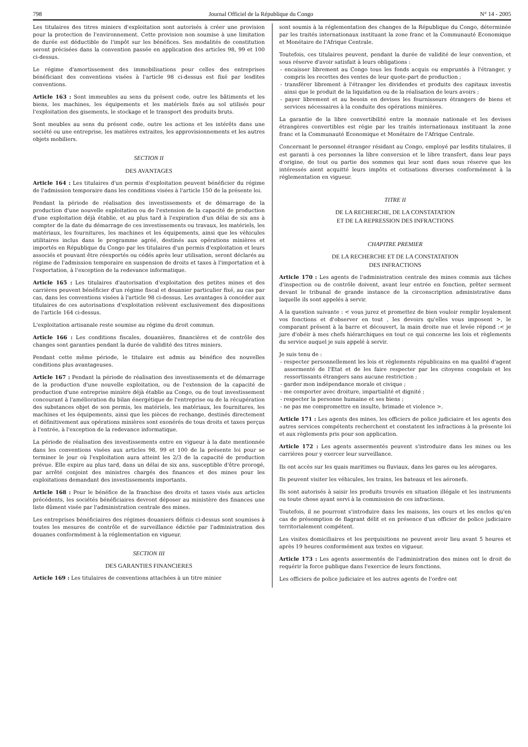798 Journal Officiel de la République du Congo N° 14 - 2005
Les titulaires des titres miniers d'exploitation sont autorisés à créer une provision pour la protection de l'environnement. Cette provision non soumise à une limitation de durée est déductible de l'impôt sur les bénéfices. Ses modalités de constitution seront précisées dans la convention passée en application des articles 98, 99 et 100 ci-dessus.
Le régime d'amortissement des immobilisations pour celles des entreprises bénéficiant des conventions visées à l'article 98 ci-dessus est fixé par lesdites conventions.
Article 163 : Sont immeubles au sens du présent code, outre les bâtiments et les biens, les machines, les équipements et les matériels fixés au sol utilisés pour l'exploitation des gisements, le stockage et le transport des produits bruts.
Sont meubles au sens du présent code, outre les actions et les intérêts dans une société ou une entreprise, les matières extraites, les approvisionnements et les autres objets mobiliers.
SECTION II
DES AVANTAGES
Article 164 : Les titulaires d'un permis d'exploitation peuvent bénéficier du régime de l'admission temporaire dans les conditions visées à l'article 150 de la présente loi.
Pendant la période de réalisation des investissements et de démarrage de la production d'une nouvelle exploitation ou de l'extension de la capacité de production d'une exploitation déjà établie, et au plus tard à l'expiration d'un délai de six ans à compter de la date du démarrage de ces investissements ou travaux, les matériels, les matériaux, les fournitures, les machines et les équipements, ainsi que les véhicules utilitaires inclus dans le programme agréé, destinés aux opérations minières et importés en République du Congo par les titulaires d'un permis d'exploitation et leurs associés et pouvant être réexportés ou cédés après leur utilisation, seront déclarés au régime de l'admission temporaire en suspension de droits et taxes à l'importation et à l'exportation, à l'exception de la redevance informatique.
Article 165 : Les titulaires d'autorisation d'exploitation des petites mines et des carrières peuvent bénéficier d'un régime fiscal et douanier particulier fixé, au cas par cas, dans les conventions visées à l'article 98 ci-dessus. Les avantages à concéder aux titulaires de ces autorisations d'exploitation relèvent exclusivement des dispositions de l'article 164 ci-dessus.
L'exploitation artisanale reste soumise au régime du droit commun.
Article 166 : Les conditions fiscales, douanières, financières et de contrôle des changes sont garanties pendant la durée de validité des titres miniers.
Pendant cette même période, le titulaire est admis au bénéfice des nouvelles conditions plus avantageuses.
Article 167 : Pendant la période de réalisation des investissements et de démarrage de la production d'une nouvelle exploitation, ou de l'extension de la capacité de production d'une entreprise minière déjà établie au Congo, ou de tout investissement concourant à l'amélioration du bilan énergétique de l'entreprise ou de la récupération des substances objet de son permis, les matériels, les matériaux, les fournitures, les machines et les équipements, ainsi que les pièces de rechange, destinés directement et définitivement aux opérations minières sont exonérés de tous droits et taxes perçus à l'entrée, à l'exception de la redevance informatique.
La période de réalisation des investissements entre en vigueur à la date mentionnée dans les conventions visées aux articles 98, 99 et 100 de la présente loi pour se terminer le jour où l'exploitation aura atteint les 2/3 de la capacité de production prévue. Elle expire au plus tard, dans un délai de six ans, susceptible d'être prorogé, par arrêté conjoint des ministres chargés des finances et des mines pour les exploitations demandant des investissements importants.
Article 168 : Pour le bénéfice de la franchise des droits et taxes visés aux articles précédents, les sociétés bénéficiaires devront déposer au ministère des finances une liste dûment visée par l'administration centrale des mines.
Les entreprises bénéficiaires des régimes douaniers définis ci-dessus sont soumises à toutes les mesures de contrôle et de surveillance édictée par l'administration des douanes conformément à la réglementation en vigueur.
SECTION III
DES GARANTIES FINANCIERES
Article 169 : Les titulaires de conventions attachées à un titre minier
sont soumis à la réglementation des changes de la République du Congo, déterminée par les traités internationaux instituant la zone franc et la Communauté Economique et Monétaire de l'Afrique Centrale.
Toutefois, ces titulaires peuvent, pendant la durée de validité de leur convention, et sous réserve d'avoir satisfait à leurs obligations :
- encaisser librement au Congo tous les fonds acquis ou empruntés à l'étranger, y compris les recettes des ventes de leur quote-part de production ;
- transférer librement à l'étranger les dividendes et produits des capitaux investis ainsi que le produit de la liquidation ou de la réalisation de leurs avoirs ;
- payer librement et au besoin en devises les fournisseurs étrangers de biens et services nécessaires à la conduite des opérations minières.
La garantie de la libre convertibilité entre la monnaie nationale et les devises étrangères convertibles est régie par les traités internationaux instituant la zone franc et la Communauté Economique et Monétaire de l'Afrique Centrale.
Concernant le personnel étranger résidant au Congo, employé par lesdits titulaires, il est garanti à ces personnes la libre conversion et le libre transfert, dans leur pays d'origine, de tout ou partie des sommes qui leur sont dues sous réserve que les intéressés aient acquitté leurs impôts et cotisations diverses conformément à la réglementation en vigueur.
TITRE II
DE LA RECHERCHE, DE LA CONSTATATION
ET DE LA REPRESSION DES INFRACTIONS
CHAPITRE PREMIER
DE LA RECHERCHE ET DE LA CONSTATATION
DES INFRACTIONS
Article 170 : Les agents de l'administration centrale des mines commis aux tâches d'inspection ou de contrôle doivent, avant leur entrée en fonction, prêter serment devant le tribunal de grande instance de la circonscription administrative dans laquelle ils sont appelés à servir.
A la question suivante : < vous jurez et promettez de bien vouloir remplir loyalement vos fonctions et d'observer en tout , les devoirs qu'elles vous imposent >, le comparant présent à la barre et découvert, la main droite nue et levée répond :< je jure d'obéir à mes chefs hiérarchiques en tout ce qui concerne les lois et règlements du service auquel je suis appelé à servir.
Je suis tenu de :
- respecter personnellement les lois et règlements républicains en ma qualité d'agent assermenté de l'Etat et de les faire respecter par les citoyens congolais et les ressortissants étrangers sans aucune restriction ;
- garder mon indépendance morale et civique ;
- me comporter avec droiture, impartialité et dignité ;
- respecter la personne humaine et ses biens ;
- ne pas me compromettre en insulte, brimade et violence >.
Article 171 : Les agents des mines, les officiers de police judiciaire et les agents des autres services compétents recherchent et constatent les infractions à la présente loi et aux règlements pris pour son application.
Article 172 : Les agents assermentés peuvent s'introduire dans les mines ou les carrières pour y exercer leur surveillance.
Ils ont accès sur les quais maritimes ou fluviaux, dans les gares ou les aérogares.
Ils peuvent visiter les véhicules, les trains, les bateaux et les aéronefs.
Ils sont autorisés à saisir les produits trouvés en situation illégale et les instruments ou toute chose ayant servi à la commission de ces infractions.
Toutefois, il ne pourront s'introduire dans les maisons, les cours et les enclos qu'en cas de présomption de flagrant délit et en présence d'un officier de police judiciaire territorialement compétent.
Les visites domiciliaires et les perquisitions ne peuvent avoir lieu avant 5 heures et après 19 heures conformément aux textes en vigueur.
Article 173 : Les agents assermentés de l'administration des mines ont le droit de requérir la force publique dans l'exercice de leurs fonctions.
Les officiers de police judiciaire et les autres agents de l'ordre ont